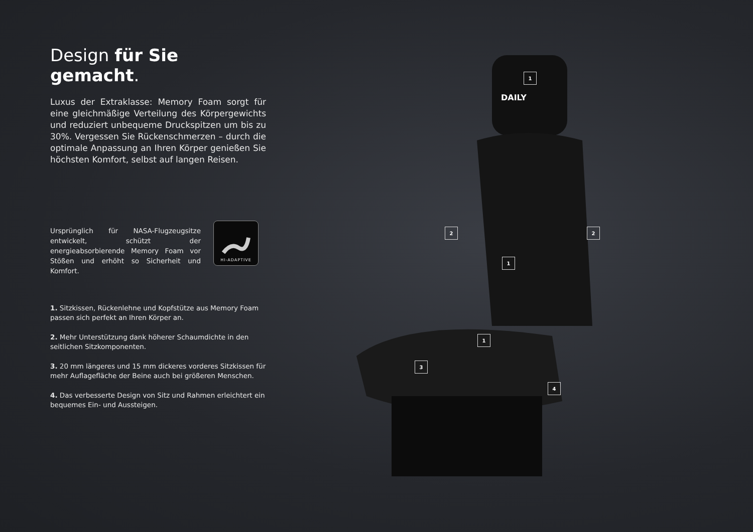Design für Sie gemacht.
Luxus der Extraklasse: Memory Foam sorgt für eine gleichmäßige Verteilung des Körpergewichts und reduziert unbequeme Druckspitzen um bis zu 30%. Vergessen Sie Rückenschmerzen – durch die optimale Anpassung an Ihren Körper genießen Sie höchsten Komfort, selbst auf langen Reisen.
Ursprünglich für NASA-Flugzeugsitze entwickelt, schützt der energieabsorbierende Memory Foam vor Stößen und erhöht so Sicherheit und Komfort.
HI-ADAPTIVE
1. Sitzkissen, Rückenlehne und Kopfstütze aus Memory Foam passen sich perfekt an Ihren Körper an.
2. Mehr Unterstützung dank höherer Schaumdichte in den seitlichen Sitzkomponenten.
3. 20 mm längeres und 15 mm dickeres vorderes Sitzkissen für mehr Auflagefläche der Beine auch bei größeren Menschen.
4. Das verbesserte Design von Sitz und Rahmen erleichtert ein bequemes Ein- und Aussteigen.
DAILY
1
2 2
1
1
3
4